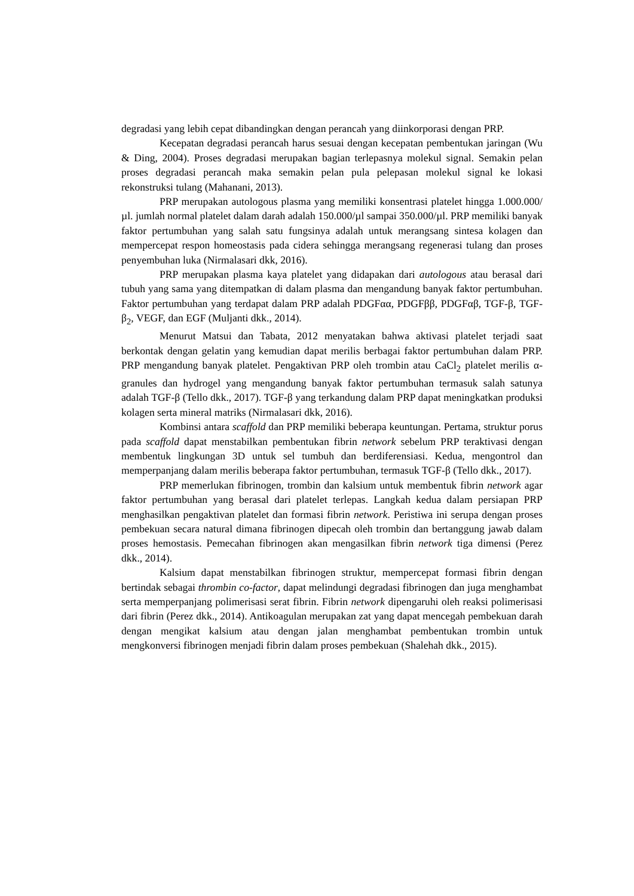degradasi yang lebih cepat dibandingkan dengan perancah yang diinkorporasi dengan PRP.
Kecepatan degradasi perancah harus sesuai dengan kecepatan pembentukan jaringan (Wu & Ding, 2004). Proses degradasi merupakan bagian terlepasnya molekul signal. Semakin pelan proses degradasi perancah maka semakin pelan pula pelepasan molekul signal ke lokasi rekonstruksi tulang (Mahanani, 2013).
PRP merupakan autologous plasma yang memiliki konsentrasi platelet hingga 1.000.000/µl. jumlah normal platelet dalam darah adalah 150.000/µl sampai 350.000/µl. PRP memiliki banyak faktor pertumbuhan yang salah satu fungsinya adalah untuk merangsang sintesa kolagen dan mempercepat respon homeostasis pada cidera sehingga merangsang regenerasi tulang dan proses penyembuhan luka (Nirmalasari dkk, 2016).
PRP merupakan plasma kaya platelet yang didapakan dari autologous atau berasal dari tubuh yang sama yang ditempatkan di dalam plasma dan mengandung banyak faktor pertumbuhan. Faktor pertumbuhan yang terdapat dalam PRP adalah PDGFαα, PDGFββ, PDGFαβ, TGF-β, TGF-β<sub>2</sub>, VEGF, dan EGF (Muljanti dkk., 2014).
Menurut Matsui dan Tabata, 2012 menyatakan bahwa aktivasi platelet terjadi saat berkontak dengan gelatin yang kemudian dapat merilis berbagai faktor pertumbuhan dalam PRP. PRP mengandung banyak platelet. Pengaktivan PRP oleh trombin atau CaCl<sub>2</sub> platelet merilis α-granules dan hydrogel yang mengandung banyak faktor pertumbuhan termasuk salah satunya adalah TGF-β (Tello dkk., 2017). TGF-β yang terkandung dalam PRP dapat meningkatkan produksi kolagen serta mineral matriks (Nirmalasari dkk, 2016).
Kombinsi antara scaffold dan PRP memiliki beberapa keuntungan. Pertama, struktur porus pada scaffold dapat menstabilkan pembentukan fibrin network sebelum PRP teraktivasi dengan membentuk lingkungan 3D untuk sel tumbuh dan berdiferensiasi. Kedua, mengontrol dan memperpanjang dalam merilis beberapa faktor pertumbuhan, termasuk TGF-β (Tello dkk., 2017).
PRP memerlukan fibrinogen, trombin dan kalsium untuk membentuk fibrin network agar faktor pertumbuhan yang berasal dari platelet terlepas. Langkah kedua dalam persiapan PRP menghasilkan pengaktivan platelet dan formasi fibrin network. Peristiwa ini serupa dengan proses pembekuan secara natural dimana fibrinogen dipecah oleh trombin dan bertanggung jawab dalam proses hemostasis. Pemecahan fibrinogen akan mengasilkan fibrin network tiga dimensi (Perez dkk., 2014).
Kalsium dapat menstabilkan fibrinogen struktur, mempercepat formasi fibrin dengan bertindak sebagai thrombin co-factor, dapat melindungi degradasi fibrinogen dan juga menghambat serta memperpanjang polimerisasi serat fibrin. Fibrin network dipengaruhi oleh reaksi polimerisasi dari fibrin (Perez dkk., 2014). Antikoagulan merupakan zat yang dapat mencegah pembekuan darah dengan mengikat kalsium atau dengan jalan menghambat pembentukan trombin untuk mengkonversi fibrinogen menjadi fibrin dalam proses pembekuan (Shalehah dkk., 2015).